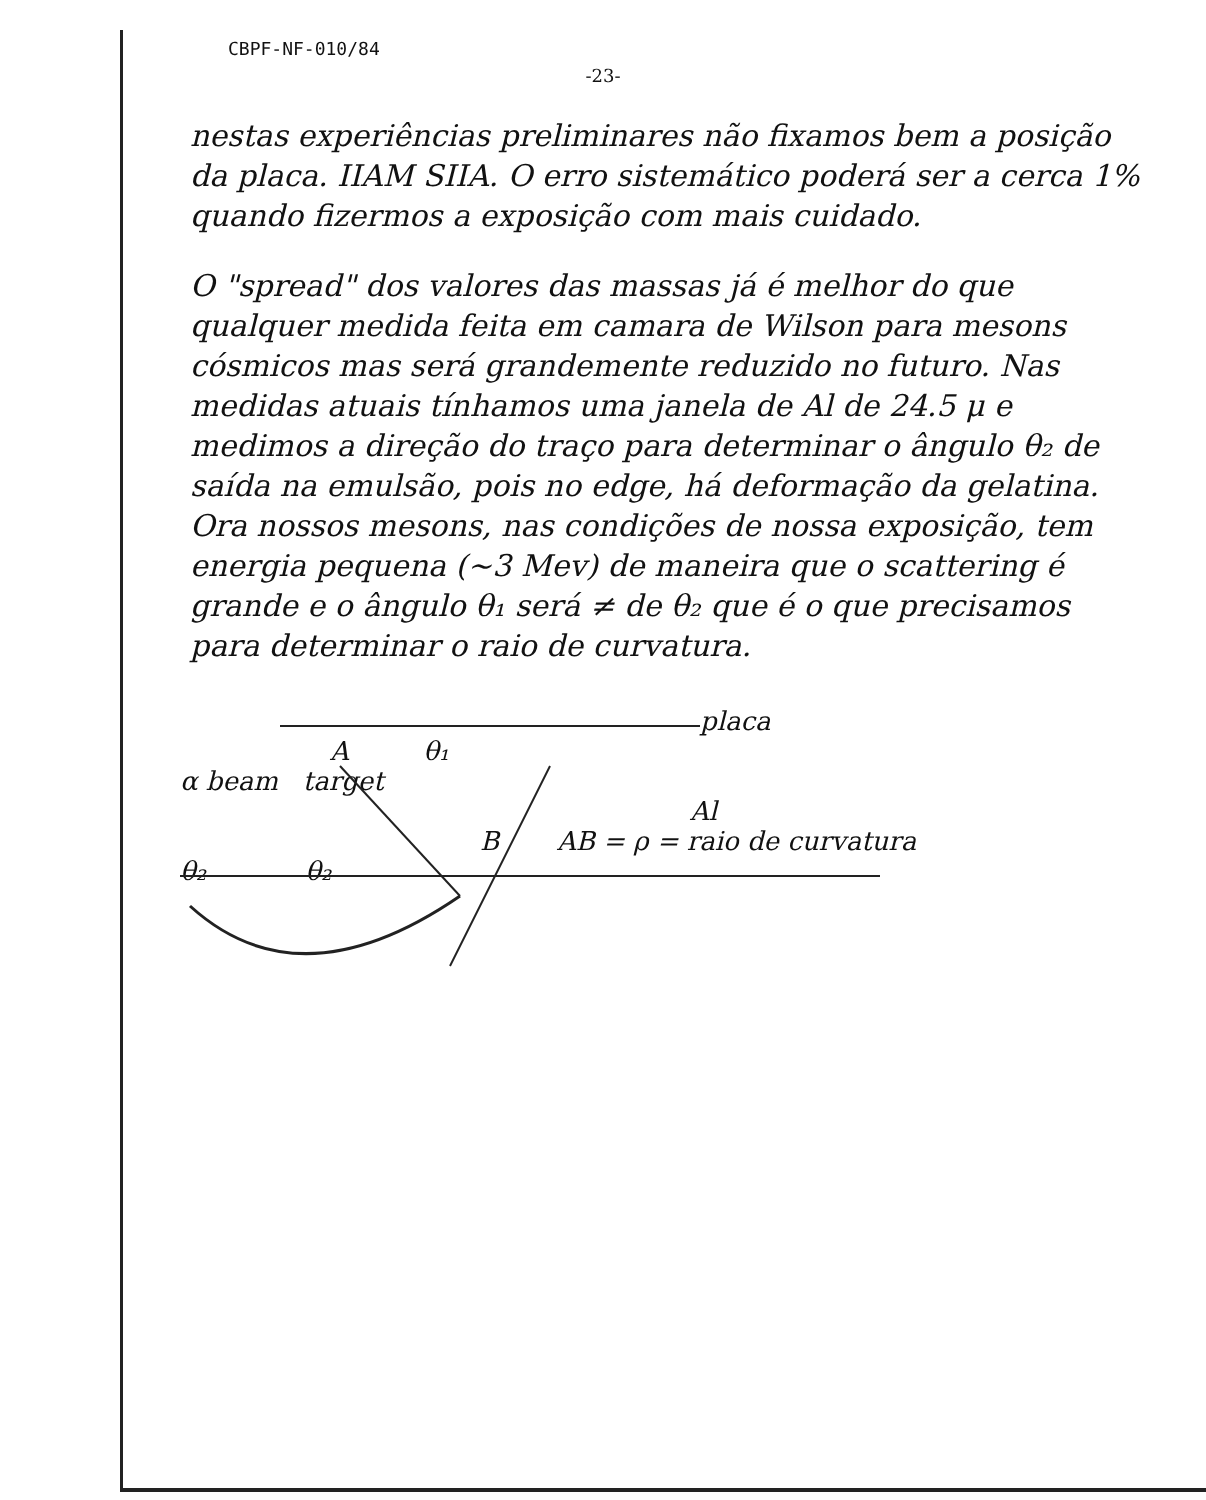CBPF-NF-010/84
-23-
nestas experiências preliminares não fixamos bem a posição da placa. IIAM SIIA. O erro sistemático poderá ser a cerca 1% quando fizermos a exposição com mais cuidado.
O "spread" dos valores das massas já é melhor do que qualquer medida feita em camara de Wilson para mesons cósmicos mas será grandemente reduzido no futuro. Nas medidas atuais tínhamos uma janela de Al de 24.5 μ e medimos a direção do traço para determinar o ângulo θ₂ de saída na emulsão, pois no edge, há deformação da gelatina. Ora nossos mesons, nas condições de nossa exposição, tem energia pequena (~3 Mev) de maneira que o scattering é grande e o ângulo θ₁ será ≠ de θ₂ que é o que precisamos para determinar o raio de curvatura.
placa
A θ₁
α beam target
Al
B AB = ρ = raio de curvatura
θ₂ θ₂